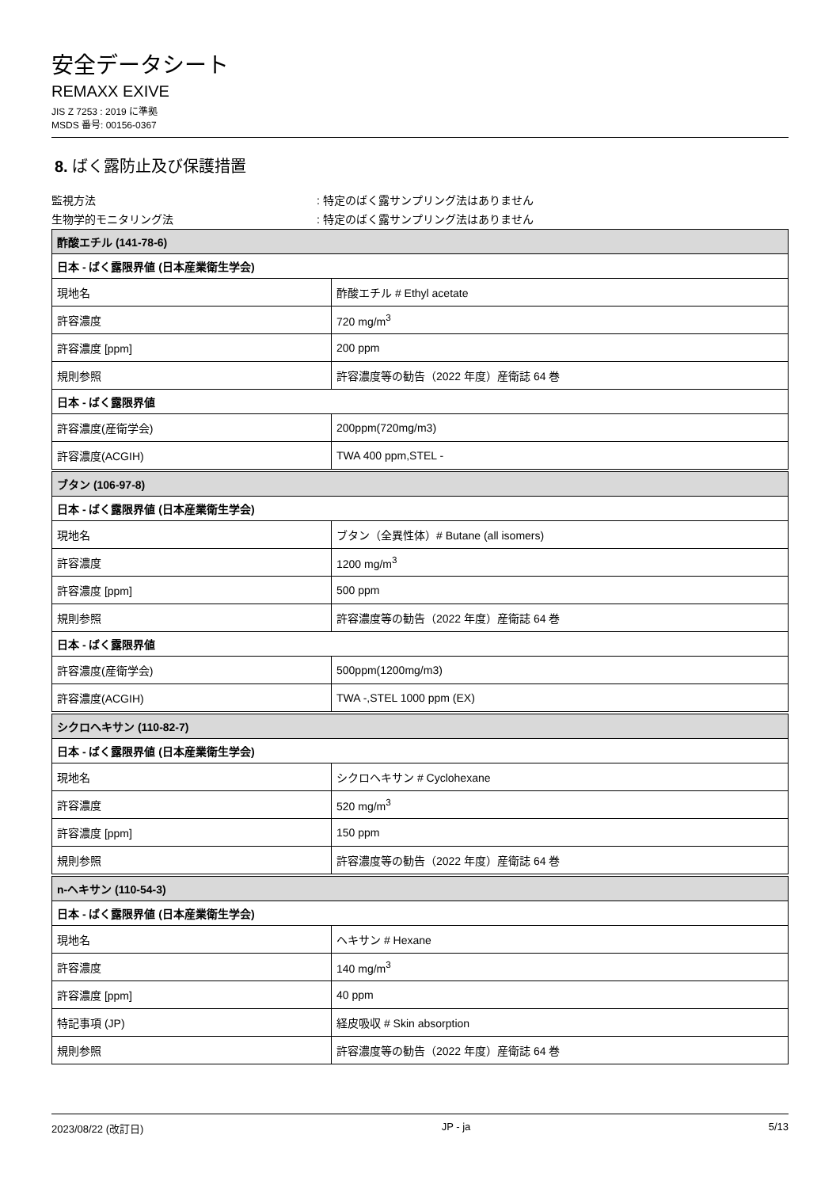安全データシート
REMAXX EXIVE
JIS Z 7253 : 2019 に準拠
MSDS 番号: 00156-0367
8. ばく露防止及び保護措置
監視方法 : 特定のばく露サンプリング法はありません
生物学的モニタリング法 : 特定のばく露サンプリング法はありません
| 酢酸エチル (141-78-6) | |
| 日本 - ばく露限界値 (日本産業衛生学会) | |
| 現地名 | 酢酸エチル # Ethyl acetate |
| 許容濃度 | 720 mg/m<sup>3</sup> |
| 許容濃度 [ppm] | 200 ppm |
| 規則参照 | 許容濃度等の勧告（2022 年度）産衛誌 64 巻 |
| 日本 - ばく露限界値 | |
| 許容濃度(産衛学会) | 200ppm(720mg/m3) |
| 許容濃度(ACGIH) | TWA 400 ppm,STEL - |
| ブタン (106-97-8) | |
| 日本 - ばく露限界値 (日本産業衛生学会) | |
| 現地名 | ブタン（全異性体）# Butane (all isomers) |
| 許容濃度 | 1200 mg/m<sup>3</sup> |
| 許容濃度 [ppm] | 500 ppm |
| 規則参照 | 許容濃度等の勧告（2022 年度）産衛誌 64 巻 |
| 日本 - ばく露限界値 | |
| 許容濃度(産衛学会) | 500ppm(1200mg/m3) |
| 許容濃度(ACGIH) | TWA -,STEL 1000 ppm (EX) |
| シクロヘキサン (110-82-7) | |
| 日本 - ばく露限界値 (日本産業衛生学会) | |
| 現地名 | シクロヘキサン # Cyclohexane |
| 許容濃度 | 520 mg/m<sup>3</sup> |
| 許容濃度 [ppm] | 150 ppm |
| 規則参照 | 許容濃度等の勧告（2022 年度）産衛誌 64 巻 |
| n-ヘキサン (110-54-3) | |
| 日本 - ばく露限界値 (日本産業衛生学会) | |
| 現地名 | ヘキサン # Hexane |
| 許容濃度 | 140 mg/m<sup>3</sup> |
| 許容濃度 [ppm] | 40 ppm |
| 特記事項 (JP) | 経皮吸収 # Skin absorption |
| 規則参照 | 許容濃度等の勧告（2022 年度）産衛誌 64 巻 |
2023/08/22 (改訂日) JP - ja 5/13